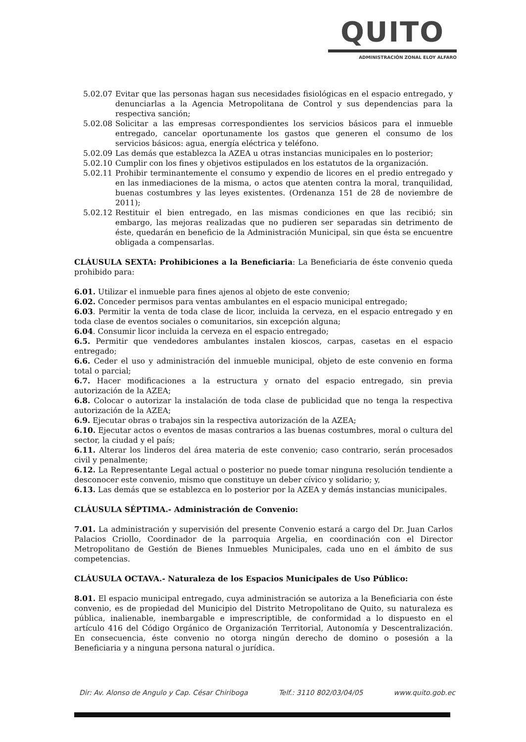QUITO
ADMINISTRACIÓN ZONAL ELOY ALFARO
5.02.07 Evitar que las personas hagan sus necesidades fisiológicas en el espacio entregado, y denunciarlas a la Agencia Metropolitana de Control y sus dependencias para la respectiva sanción;
5.02.08 Solicitar a las empresas correspondientes los servicios básicos para el inmueble entregado, cancelar oportunamente los gastos que generen el consumo de los servicios básicos: agua, energía eléctrica y teléfono.
5.02.09 Las demás que establezca la AZEA u otras instancias municipales en lo posterior;
5.02.10 Cumplir con los fines y objetivos estipulados en los estatutos de la organización.
5.02.11 Prohibir terminantemente el consumo y expendio de licores en el predio entregado y en las inmediaciones de la misma, o actos que atenten contra la moral, tranquilidad, buenas costumbres y las leyes existentes. (Ordenanza 151 de 28 de noviembre de 2011);
5.02.12 Restituir el bien entregado, en las mismas condiciones en que las recibió; sin embargo, las mejoras realizadas que no pudieren ser separadas sin detrimento de éste, quedarán en beneficio de la Administración Municipal, sin que ésta se encuentre obligada a compensarlas.
CLÁUSULA SEXTA: Prohibiciones a la Beneficiaria: La Beneficiaria de éste convenio queda prohibido para:
6.01. Utilizar el inmueble para fines ajenos al objeto de este convenio;
6.02. Conceder permisos para ventas ambulantes en el espacio municipal entregado;
6.03. Permitir la venta de toda clase de licor, incluida la cerveza, en el espacio entregado y en toda clase de eventos sociales o comunitarios, sin excepción alguna;
6.04. Consumir licor incluida la cerveza en el espacio entregado;
6.5. Permitir que vendedores ambulantes instalen kioscos, carpas, casetas en el espacio entregado;
6.6. Ceder el uso y administración del inmueble municipal, objeto de este convenio en forma total o parcial;
6.7. Hacer modificaciones a la estructura y ornato del espacio entregado, sin previa autorización de la AZEA;
6.8. Colocar o autorizar la instalación de toda clase de publicidad que no tenga la respectiva autorización de la AZEA;
6.9. Ejecutar obras o trabajos sin la respectiva autorización de la AZEA;
6.10. Ejecutar actos o eventos de masas contrarios a las buenas costumbres, moral o cultura del sector, la ciudad y el país;
6.11. Alterar los linderos del área materia de este convenio; caso contrario, serán procesados civil y penalmente;
6.12. La Representante Legal actual o posterior no puede tomar ninguna resolución tendiente a desconocer este convenio, mismo que constituye un deber cívico y solidario; y,
6.13. Las demás que se establezca en lo posterior por la AZEA y demás instancias municipales.
CLÁUSULA SÉPTIMA.- Administración de Convenio:
7.01. La administración y supervisión del presente Convenio estará a cargo del Dr. Juan Carlos Palacios Criollo, Coordinador de la parroquia Argelia, en coordinación con el Director Metropolitano de Gestión de Bienes Inmuebles Municipales, cada uno en el ámbito de sus competencias.
CLÁUSULA OCTAVA.- Naturaleza de los Espacios Municipales de Uso Público:
8.01. El espacio municipal entregado, cuya administración se autoriza a la Beneficiaria con éste convenio, es de propiedad del Municipio del Distrito Metropolitano de Quito, su naturaleza es pública, inalienable, inembargable e imprescriptible, de conformidad a lo dispuesto en el artículo 416 del Código Orgánico de Organización Territorial, Autonomía y Descentralización. En consecuencia, éste convenio no otorga ningún derecho de domino o posesión a la Beneficiaria y a ninguna persona natural o jurídica.
Dir: Av. Alonso de Angulo y Cap. César Chiriboga Telf.: 3110 802/03/04/05 www.quito.gob.ec